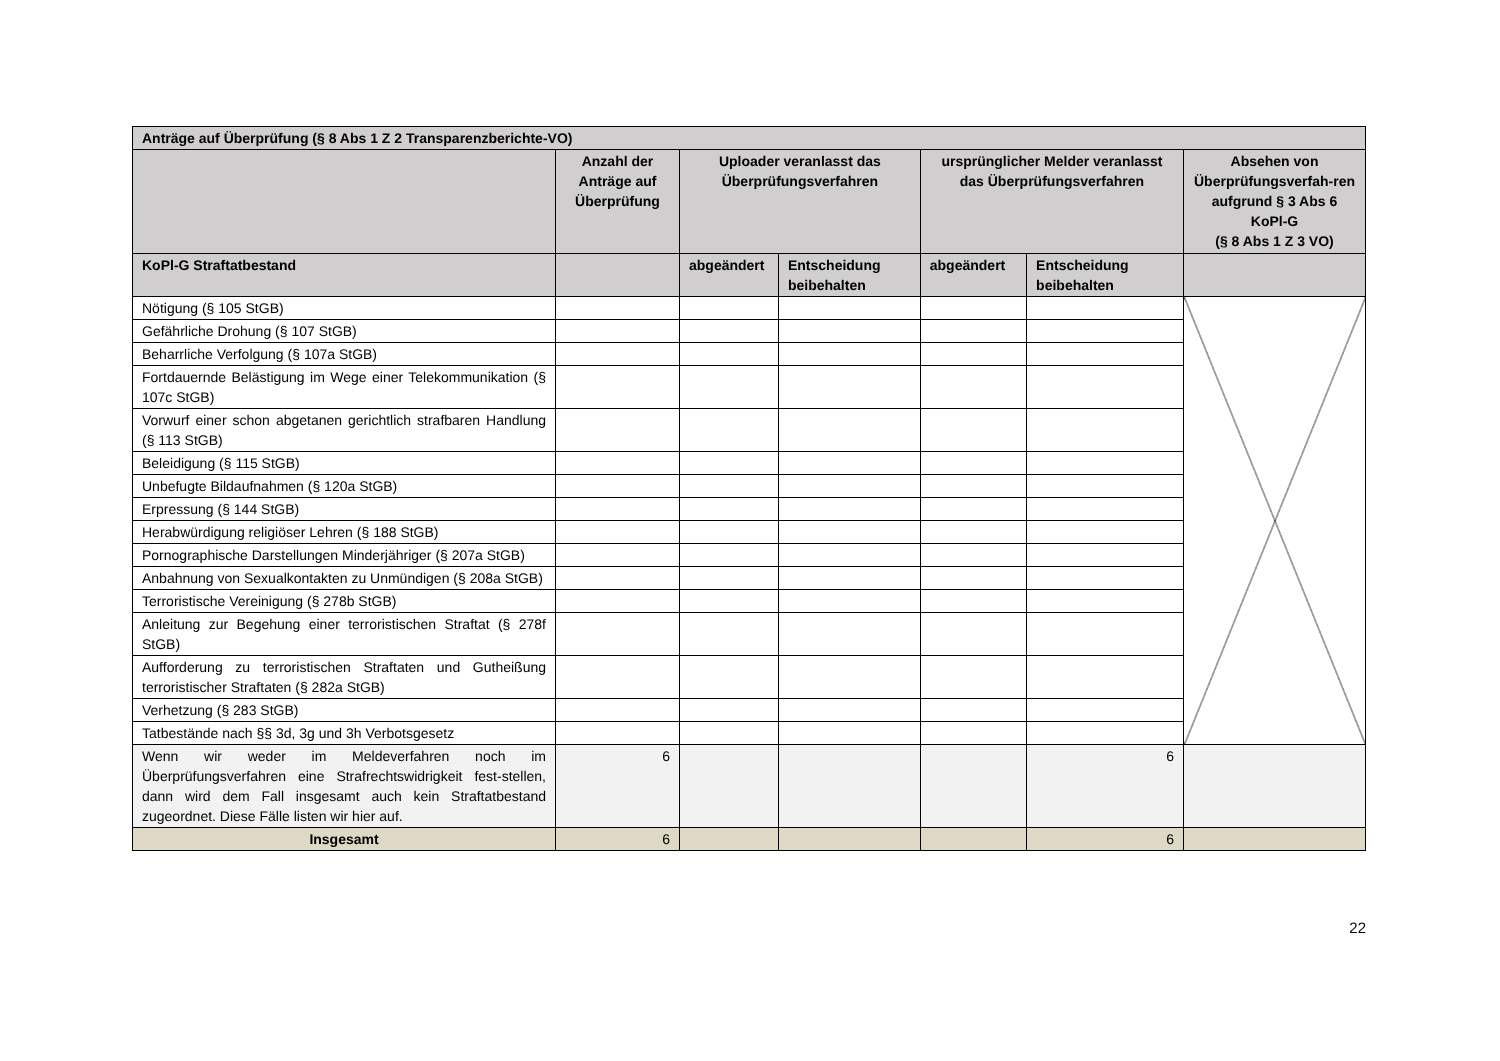| Anträge auf Überprüfung (§ 8 Abs 1 Z 2 Transparenzberichte-VO) | | | | | | |
| --- | --- | --- | --- | --- | --- | --- |
| | Anzahl der Anträge auf Überprüfung | Uploader veranlasst das Überprüfungsverfahren | | ursprünglicher Melder veranlasst das Überprüfungsverfahren | | Absehen von Überprüfungsverfah-ren aufgrund § 3 Abs 6 KoPl-G (§ 8 Abs 1 Z 3 VO) |
| KoPl-G Straftatbestand | | abgeändert | Entscheidung beibehalten | abgeändert | Entscheidung beibehalten | |
| Nötigung (§ 105 StGB) | | | | | | |
| Gefährliche Drohung (§ 107 StGB) | | | | | | |
| Beharrliche Verfolgung (§ 107a StGB) | | | | | | |
| Fortdauernde Belästigung im Wege einer Telekommunikation (§ 107c StGB) | | | | | | |
| Vorwurf einer schon abgetanen gerichtlich strafbaren Handlung (§ 113 StGB) | | | | | | |
| Beleidigung (§ 115 StGB) | | | | | | |
| Unbefugte Bildaufnahmen (§ 120a StGB) | | | | | | |
| Erpressung (§ 144 StGB) | | | | | | |
| Herabwürdigung religiöser Lehren (§ 188 StGB) | | | | | | |
| Pornographische Darstellungen Minderjähriger (§ 207a StGB) | | | | | | |
| Anbahnung von Sexualkontakten zu Unmündigen (§ 208a StGB) | | | | | | |
| Terroristische Vereinigung (§ 278b StGB) | | | | | | |
| Anleitung zur Begehung einer terroristischen Straftat (§ 278f StGB) | | | | | | |
| Aufforderung zu terroristischen Straftaten und Gutheißung terroristischer Straftaten (§ 282a StGB) | | | | | | |
| Verhetzung (§ 283 StGB) | | | | | | |
| Tatbestände nach §§ 3d, 3g und 3h Verbotsgesetz | | | | | | |
| Wenn wir weder im Meldeverfahren noch im Überprüfungsverfahren eine Strafrechtswidrigkeit fest-stellen, dann wird dem Fall insgesamt auch kein Straftatbestand zugeordnet. Diese Fälle listen wir hier auf. | 6 | | | | 6 | |
| Insgesamt | 6 | | | | 6 | |
22